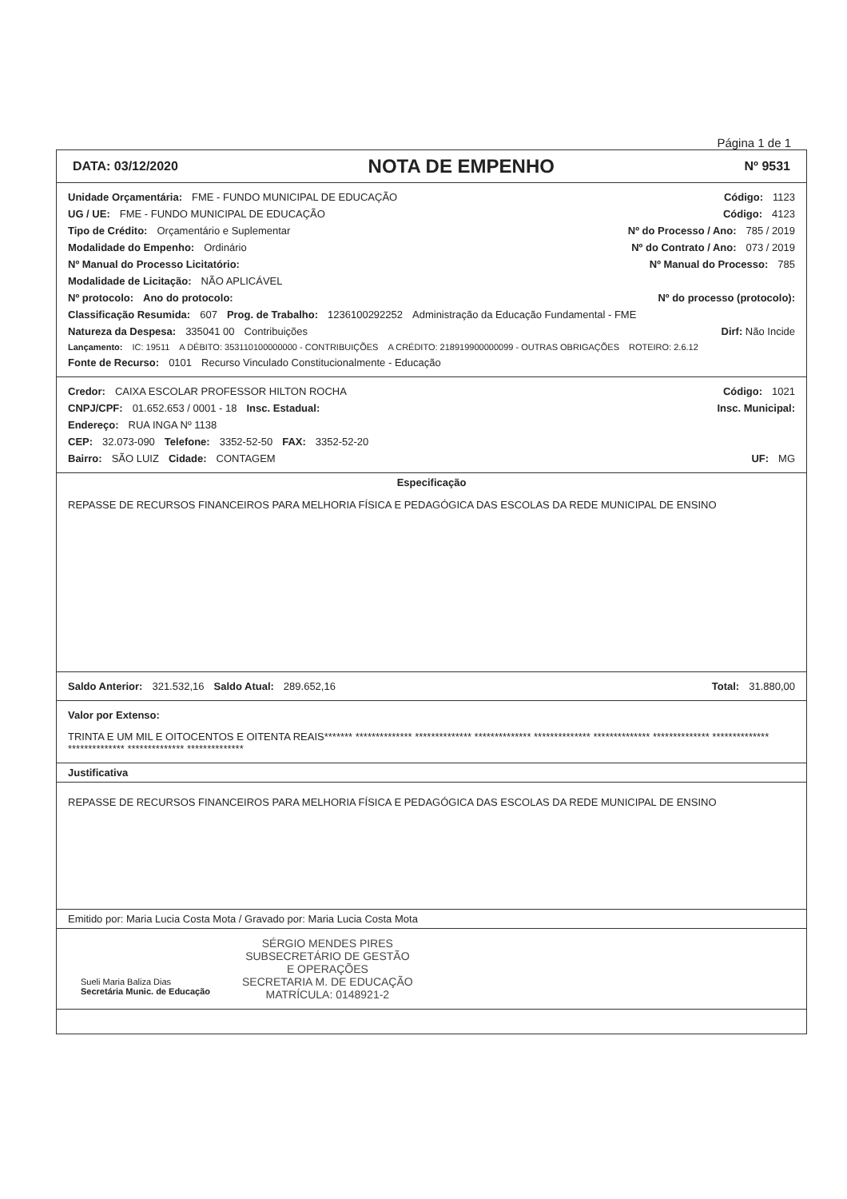Página 1 de 1
DATA: 03/12/2020 NOTA DE EMPENHO Nº 9531
Unidade Orçamentária: FME - FUNDO MUNICIPAL DE EDUCAÇÃO Código: 1123
UG / UE: FME - FUNDO MUNICIPAL DE EDUCAÇÃO Código: 4123
Tipo de Crédito: Orçamentário e Suplementar Nº do Processo / Ano: 785 / 2019
Modalidade do Empenho: Ordinário Nº do Contrato / Ano: 073 / 2019
Nº Manual do Processo Licitatório: Nº Manual do Processo: 785
Modalidade de Licitação: NÃO APLICÁVEL
Nº protocolo: Ano do protocolo: Nº do processo (protocolo):
Classificação Resumida: 607 Prog. de Trabalho: 1236100292252 Administração da Educação Fundamental - FME
Natureza da Despesa: 335041 00 Contribuições Dirf: Não Incide
Lançamento: IC: 19511 A DÉBITO: 353110100000000 - CONTRIBUIÇÕES A CRÉDITO: 218919900000099 - OUTRAS OBRIGAÇÕES ROTEIRO: 2.6.12
Fonte de Recurso: 0101 Recurso Vinculado Constitucionalmente - Educação
Credor: CAIXA ESCOLAR PROFESSOR HILTON ROCHA Código: 1021
CNPJ/CPF: 01.652.653 / 0001 - 18 Insc. Estadual: Insc. Municipal:
Endereço: RUA INGA Nº 1138
CEP: 32.073-090 Telefone: 3352-52-50 FAX: 3352-52-20
Bairro: SÃO LUIZ Cidade: CONTAGEM UF: MG
Especificação
REPASSE DE RECURSOS FINANCEIROS PARA MELHORIA FÍSICA E PEDAGÓGICA DAS ESCOLAS DA REDE MUNICIPAL DE ENSINO
Saldo Anterior: 321.532,16 Saldo Atual: 289.652,16 Total: 31.880,00
Valor por Extenso: TRINTA E UM MIL E OITOCENTOS E OITENTA REAIS******* ************** ************** ************** ************** ************** ************** ************** ************** ************** **************
Justificativa
REPASSE DE RECURSOS FINANCEIROS PARA MELHORIA FÍSICA E PEDAGÓGICA DAS ESCOLAS DA REDE MUNICIPAL DE ENSINO
Emitido por: Maria Lucia Costa Mota / Gravado por: Maria Lucia Costa Mota
Sueli Maria Baliza Dias
Secretária Munic. de Educação
SÉRGIO MENDES PIRES
SUBSECRETÁRIO DE GESTÃO
E OPERAÇÕES
SECRETARIA M. DE EDUCAÇÃO
MATRÍCULA: 0148921-2